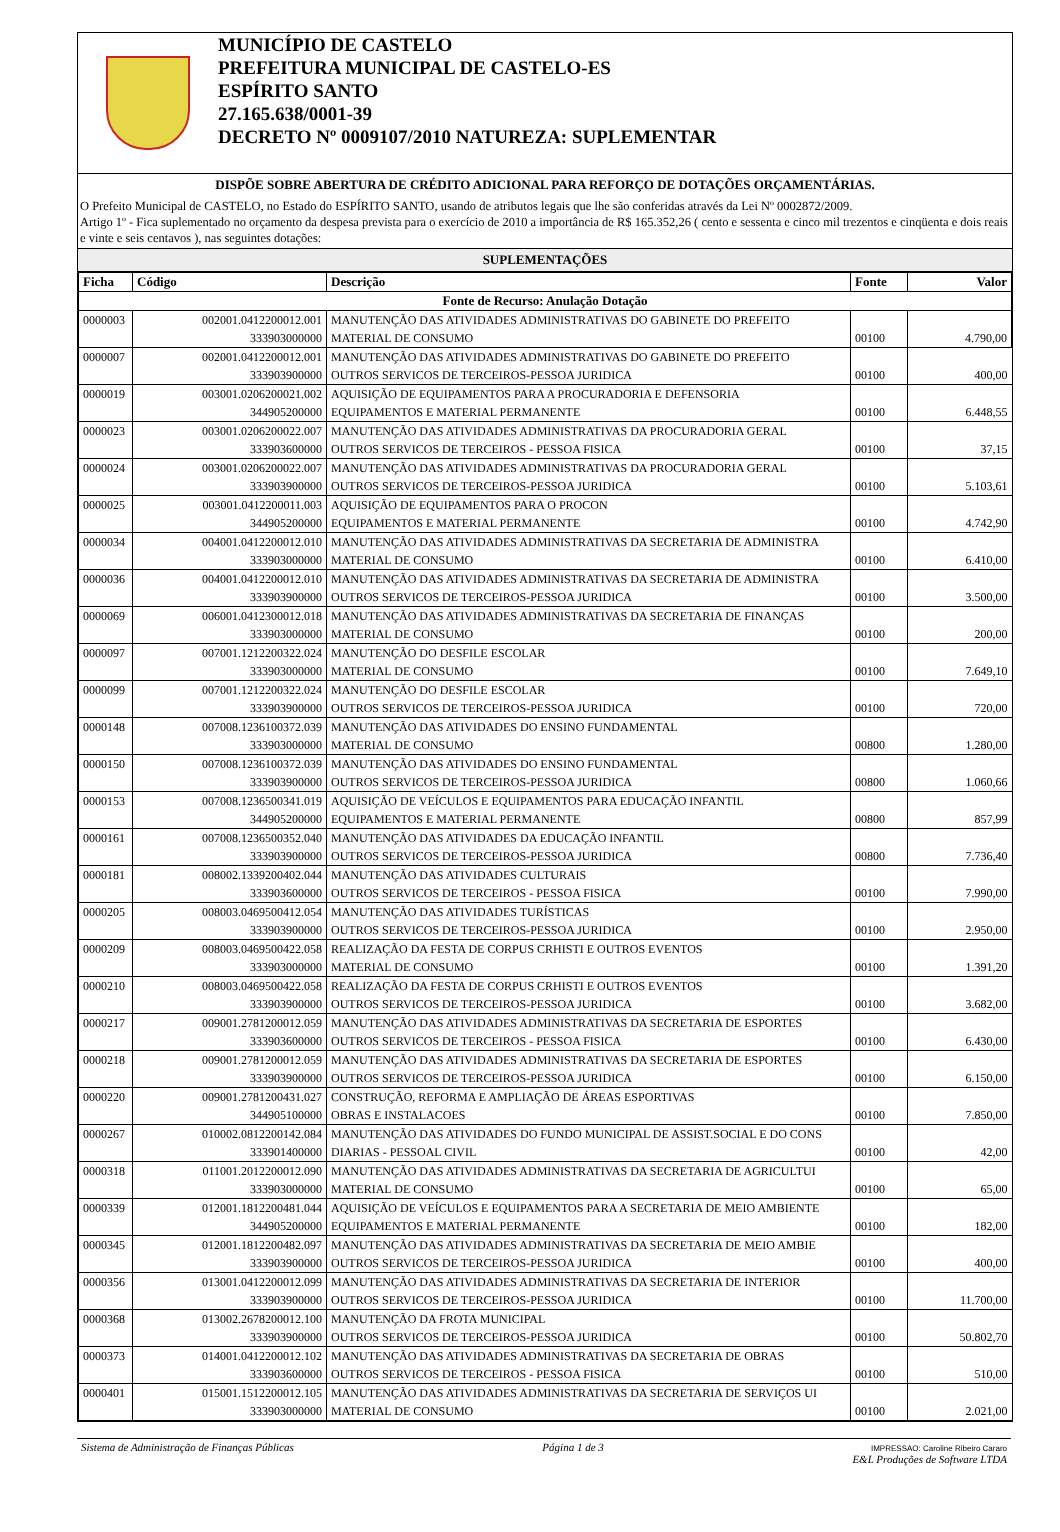MUNICÍPIO DE CASTELO
PREFEITURA MUNICIPAL DE CASTELO-ES
ESPÍRITO SANTO
27.165.638/0001-39
DECRETO Nº 0009107/2010 NATUREZA: SUPLEMENTAR
DISPÕE SOBRE ABERTURA DE CRÉDITO ADICIONAL PARA REFORÇO DE DOTAÇÕES ORÇAMENTÁRIAS.
O Prefeito Municipal de CASTELO, no Estado do ESPÍRITO SANTO, usando de atributos legais que lhe são conferidas através da Lei Nº 0002872/2009.
Artigo 1º - Fica suplementado no orçamento da despesa prevista para o exercício de 2010 a importância de R$ 165.352,26 ( cento e sessenta e cinco mil trezentos e cinqüenta e dois reais e vinte e seis centavos ), nas seguintes dotações:
SUPLEMENTAÇÕES
| Ficha | Código | Descrição | Fonte | Valor |
| --- | --- | --- | --- | --- |
| Fonte de Recurso: Anulação Dotação | | | | |
| 0000003 | 002001.0412200012.001 333903000000 | MANUTENÇÃO DAS ATIVIDADES ADMINISTRATIVAS DO GABINETE DO PREFEITO MATERIAL DE CONSUMO | 00100 | 4.790,00 |
| 0000007 | 002001.0412200012.001 333903900000 | MANUTENÇÃO DAS ATIVIDADES ADMINISTRATIVAS DO GABINETE DO PREFEITO OUTROS SERVICOS DE TERCEIROS-PESSOA JURIDICA | 00100 | 400,00 |
| 0000019 | 003001.0206200021.002 344905200000 | AQUISIÇÃO DE EQUIPAMENTOS PARA A PROCURADORIA E DEFENSORIA EQUIPAMENTOS E MATERIAL PERMANENTE | 00100 | 6.448,55 |
| 0000023 | 003001.0206200022.007 333903600000 | MANUTENÇÃO DAS ATIVIDADES ADMINISTRATIVAS DA PROCURADORIA GERAL OUTROS SERVICOS DE TERCEIROS - PESSOA FISICA | 00100 | 37,15 |
| 0000024 | 003001.0206200022.007 333903900000 | MANUTENÇÃO DAS ATIVIDADES ADMINISTRATIVAS DA PROCURADORIA GERAL OUTROS SERVICOS DE TERCEIROS-PESSOA JURIDICA | 00100 | 5.103,61 |
| 0000025 | 003001.0412200011.003 344905200000 | AQUISIÇÃO DE EQUIPAMENTOS PARA O PROCON EQUIPAMENTOS E MATERIAL PERMANENTE | 00100 | 4.742,90 |
| 0000034 | 004001.0412200012.010 333903000000 | MANUTENÇÃO DAS ATIVIDADES ADMINISTRATIVAS DA SECRETARIA DE ADMINISTRA MATERIAL DE CONSUMO | 00100 | 6.410,00 |
| 0000036 | 004001.0412200012.010 333903900000 | MANUTENÇÃO DAS ATIVIDADES ADMINISTRATIVAS DA SECRETARIA DE ADMINISTRA OUTROS SERVICOS DE TERCEIROS-PESSOA JURIDICA | 00100 | 3.500,00 |
| 0000069 | 006001.0412300012.018 333903000000 | MANUTENÇÃO DAS ATIVIDADES ADMINISTRATIVAS DA SECRETARIA DE FINANÇAS MATERIAL DE CONSUMO | 00100 | 200,00 |
| 0000097 | 007001.1212200322.024 333903000000 | MANUTENÇÃO DO DESFILE ESCOLAR MATERIAL DE CONSUMO | 00100 | 7.649,10 |
| 0000099 | 007001.1212200322.024 333903900000 | MANUTENÇÃO DO DESFILE ESCOLAR OUTROS SERVICOS DE TERCEIROS-PESSOA JURIDICA | 00100 | 720,00 |
| 0000148 | 007008.1236100372.039 333903000000 | MANUTENÇÃO DAS ATIVIDADES DO ENSINO FUNDAMENTAL MATERIAL DE CONSUMO | 00800 | 1.280,00 |
| 0000150 | 007008.1236100372.039 333903900000 | MANUTENÇÃO DAS ATIVIDADES DO ENSINO FUNDAMENTAL OUTROS SERVICOS DE TERCEIROS-PESSOA JURIDICA | 00800 | 1.060,66 |
| 0000153 | 007008.1236500341.019 344905200000 | AQUISIÇÃO DE VEÍCULOS E EQUIPAMENTOS PARA EDUCAÇÃO INFANTIL EQUIPAMENTOS E MATERIAL PERMANENTE | 00800 | 857,99 |
| 0000161 | 007008.1236500352.040 333903900000 | MANUTENÇÃO DAS ATIVIDADES DA EDUCAÇÃO INFANTIL OUTROS SERVICOS DE TERCEIROS-PESSOA JURIDICA | 00800 | 7.736,40 |
| 0000181 | 008002.1339200402.044 333903600000 | MANUTENÇÃO DAS ATIVIDADES CULTURAIS OUTROS SERVICOS DE TERCEIROS - PESSOA FISICA | 00100 | 7.990,00 |
| 0000205 | 008003.0469500412.054 333903900000 | MANUTENÇÃO DAS ATIVIDADES TURÍSTICAS OUTROS SERVICOS DE TERCEIROS-PESSOA JURIDICA | 00100 | 2.950,00 |
| 0000209 | 008003.0469500422.058 333903000000 | REALIZAÇÃO DA FESTA DE CORPUS CRHISTI E OUTROS EVENTOS MATERIAL DE CONSUMO | 00100 | 1.391,20 |
| 0000210 | 008003.0469500422.058 333903900000 | REALIZAÇÃO DA FESTA DE CORPUS CRHISTI E OUTROS EVENTOS OUTROS SERVICOS DE TERCEIROS-PESSOA JURIDICA | 00100 | 3.682,00 |
| 0000217 | 009001.2781200012.059 333903600000 | MANUTENÇÃO DAS ATIVIDADES ADMINISTRATIVAS DA SECRETARIA DE ESPORTES OUTROS SERVICOS DE TERCEIROS - PESSOA FISICA | 00100 | 6.430,00 |
| 0000218 | 009001.2781200012.059 333903900000 | MANUTENÇÃO DAS ATIVIDADES ADMINISTRATIVAS DA SECRETARIA DE ESPORTES OUTROS SERVICOS DE TERCEIROS-PESSOA JURIDICA | 00100 | 6.150,00 |
| 0000220 | 009001.2781200431.027 344905100000 | CONSTRUÇÃO, REFORMA E AMPLIAÇÃO DE ÁREAS ESPORTIVAS OBRAS E INSTALACOES | 00100 | 7.850,00 |
| 0000267 | 010002.0812200142.084 333901400000 | MANUTENÇÃO DAS ATIVIDADES DO FUNDO MUNICIPAL DE ASSIST.SOCIAL E DO CONS DIARIAS - PESSOAL CIVIL | 00100 | 42,00 |
| 0000318 | 011001.2012200012.090 333903000000 | MANUTENÇÃO DAS ATIVIDADES ADMINISTRATIVAS DA SECRETARIA DE AGRICULTUI MATERIAL DE CONSUMO | 00100 | 65,00 |
| 0000339 | 012001.1812200481.044 344905200000 | AQUISIÇÃO DE VEÍCULOS E EQUIPAMENTOS PARA A SECRETARIA DE MEIO AMBIENTE EQUIPAMENTOS E MATERIAL PERMANENTE | 00100 | 182,00 |
| 0000345 | 012001.1812200482.097 333903900000 | MANUTENÇÃO DAS ATIVIDADES ADMINISTRATIVAS DA SECRETARIA DE MEIO AMBIE OUTROS SERVICOS DE TERCEIROS-PESSOA JURIDICA | 00100 | 400,00 |
| 0000356 | 013001.0412200012.099 333903900000 | MANUTENÇÃO DAS ATIVIDADES ADMINISTRATIVAS DA SECRETARIA DE INTERIOR OUTROS SERVICOS DE TERCEIROS-PESSOA JURIDICA | 00100 | 11.700,00 |
| 0000368 | 013002.2678200012.100 333903900000 | MANUTENÇÃO DA FROTA MUNICIPAL OUTROS SERVICOS DE TERCEIROS-PESSOA JURIDICA | 00100 | 50.802,70 |
| 0000373 | 014001.0412200012.102 333903600000 | MANUTENÇÃO DAS ATIVIDADES ADMINISTRATIVAS DA SECRETARIA DE OBRAS OUTROS SERVICOS DE TERCEIROS - PESSOA FISICA | 00100 | 510,00 |
| 0000401 | 015001.1512200012.105 333903000000 | MANUTENÇÃO DAS ATIVIDADES ADMINISTRATIVAS DA SECRETARIA DE SERVIÇOS UI MATERIAL DE CONSUMO | 00100 | 2.021,00 |
Sistema de Administração de Finanças Públicas Página 1 de 3 IMPRESSAO: Caroline Ribeiro Cararo
E&L Produções de Software LTDA